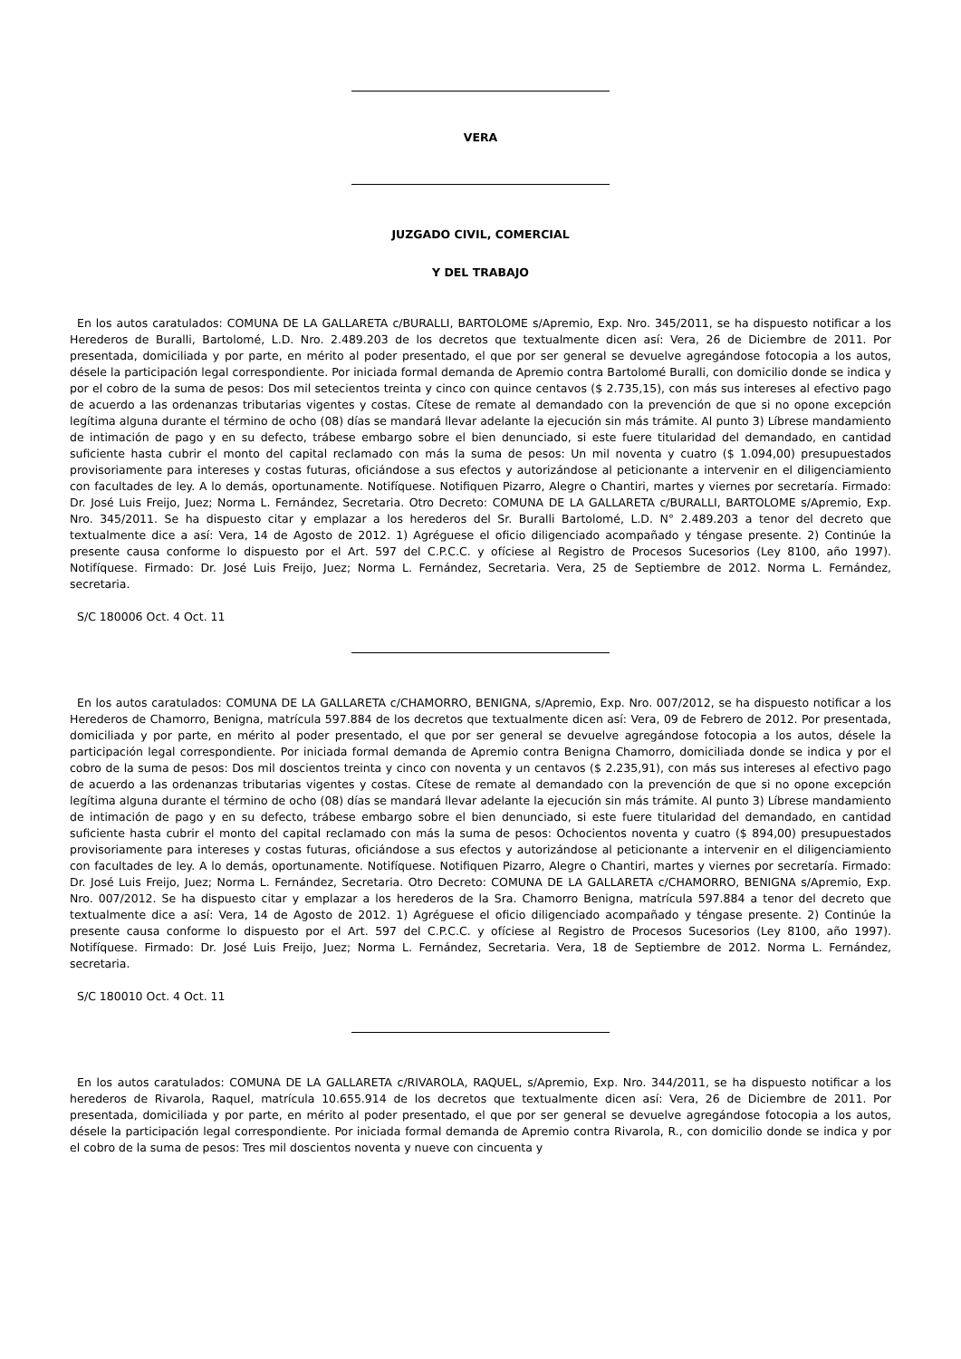VERA
JUZGADO CIVIL, COMERCIAL
Y DEL TRABAJO
En los autos caratulados: COMUNA DE LA GALLARETA c/BURALLI, BARTOLOME s/Apremio, Exp. Nro. 345/2011, se ha dispuesto notificar a los Herederos de Buralli, Bartolomé, L.D. Nro. 2.489.203 de los decretos que textualmente dicen así: Vera, 26 de Diciembre de 2011. Por presentada, domiciliada y por parte, en mérito al poder presentado, el que por ser general se devuelve agregándose fotocopia a los autos, désele la participación legal correspondiente. Por iniciada formal demanda de Apremio contra Bartolomé Buralli, con domicilio donde se indica y por el cobro de la suma de pesos: Dos mil setecientos treinta y cinco con quince centavos ($ 2.735,15), con más sus intereses al efectivo pago de acuerdo a las ordenanzas tributarias vigentes y costas. Cítese de remate al demandado con la prevención de que si no opone excepción legítima alguna durante el término de ocho (08) días se mandará llevar adelante la ejecución sin más trámite. Al punto 3) Líbrese mandamiento de intimación de pago y en su defecto, trábese embargo sobre el bien denunciado, si este fuere titularidad del demandado, en cantidad suficiente hasta cubrir el monto del capital reclamado con más la suma de pesos: Un mil noventa y cuatro ($ 1.094,00) presupuestados provisoriamente para intereses y costas futuras, oficiándose a sus efectos y autorizándose al peticionante a intervenir en el diligenciamiento con facultades de ley. A lo demás, oportunamente. Notifíquese. Notifiquen Pizarro, Alegre o Chantiri, martes y viernes por secretaría. Firmado: Dr. José Luis Freijo, Juez; Norma L. Fernández, Secretaria. Otro Decreto: COMUNA DE LA GALLARETA c/BURALLI, BARTOLOME s/Apremio, Exp. Nro. 345/2011. Se ha dispuesto citar y emplazar a los herederos del Sr. Buralli Bartolomé, L.D. N° 2.489.203 a tenor del decreto que textualmente dice a así: Vera, 14 de Agosto de 2012. 1) Agréguese el oficio diligenciado acompañado y téngase presente. 2) Continúe la presente causa conforme lo dispuesto por el Art. 597 del C.P.C.C. y ofíciese al Registro de Procesos Sucesorios (Ley 8100, año 1997). Notifíquese. Firmado: Dr. José Luis Freijo, Juez; Norma L. Fernández, Secretaria. Vera, 25 de Septiembre de 2012. Norma L. Fernández, secretaria.
S/C 180006 Oct. 4 Oct. 11
En los autos caratulados: COMUNA DE LA GALLARETA c/CHAMORRO, BENIGNA, s/Apremio, Exp. Nro. 007/2012, se ha dispuesto notificar a los Herederos de Chamorro, Benigna, matrícula 597.884 de los decretos que textualmente dicen así: Vera, 09 de Febrero de 2012. Por presentada, domiciliada y por parte, en mérito al poder presentado, el que por ser general se devuelve agregándose fotocopia a los autos, désele la participación legal correspondiente. Por iniciada formal demanda de Apremio contra Benigna Chamorro, domiciliada donde se indica y por el cobro de la suma de pesos: Dos mil doscientos treinta y cinco con noventa y un centavos ($ 2.235,91), con más sus intereses al efectivo pago de acuerdo a las ordenanzas tributarias vigentes y costas. Cítese de remate al demandado con la prevención de que si no opone excepción legítima alguna durante el término de ocho (08) días se mandará llevar adelante la ejecución sin más trámite. Al punto 3) Líbrese mandamiento de intimación de pago y en su defecto, trábese embargo sobre el bien denunciado, si este fuere titularidad del demandado, en cantidad suficiente hasta cubrir el monto del capital reclamado con más la suma de pesos: Ochocientos noventa y cuatro ($ 894,00) presupuestados provisoriamente para intereses y costas futuras, oficiándose a sus efectos y autorizándose al peticionante a intervenir en el diligenciamiento con facultades de ley. A lo demás, oportunamente. Notifíquese. Notifiquen Pizarro, Alegre o Chantiri, martes y viernes por secretaría. Firmado: Dr. José Luis Freijo, Juez; Norma L. Fernández, Secretaria. Otro Decreto: COMUNA DE LA GALLARETA c/CHAMORRO, BENIGNA s/Apremio, Exp. Nro. 007/2012. Se ha dispuesto citar y emplazar a los herederos de la Sra. Chamorro Benigna, matrícula 597.884 a tenor del decreto que textualmente dice a así: Vera, 14 de Agosto de 2012. 1) Agréguese el oficio diligenciado acompañado y téngase presente. 2) Continúe la presente causa conforme lo dispuesto por el Art. 597 del C.P.C.C. y ofíciese al Registro de Procesos Sucesorios (Ley 8100, año 1997). Notifíquese. Firmado: Dr. José Luis Freijo, Juez; Norma L. Fernández, Secretaria. Vera, 18 de Septiembre de 2012. Norma L. Fernández, secretaria.
S/C 180010 Oct. 4 Oct. 11
En los autos caratulados: COMUNA DE LA GALLARETA c/RIVAROLA, RAQUEL, s/Apremio, Exp. Nro. 344/2011, se ha dispuesto notificar a los herederos de Rivarola, Raquel, matrícula 10.655.914 de los decretos que textualmente dicen así: Vera, 26 de Diciembre de 2011. Por presentada, domiciliada y por parte, en mérito al poder presentado, el que por ser general se devuelve agregándose fotocopia a los autos, désele la participación legal correspondiente. Por iniciada formal demanda de Apremio contra Rivarola, R., con domicilio donde se indica y por el cobro de la suma de pesos: Tres mil doscientos noventa y nueve con cincuenta y